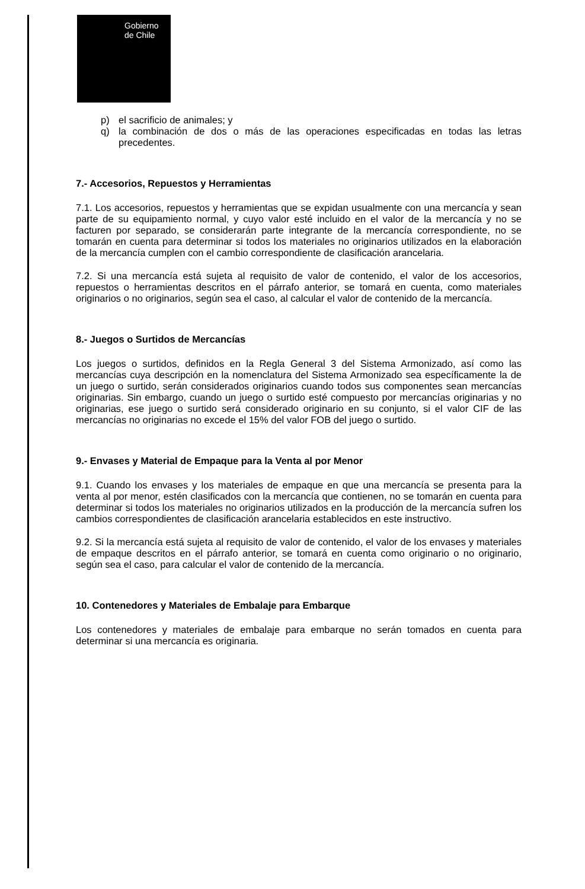Gobierno
de Chile
p) el sacrificio de animales; y
q) la combinación de dos o más de las operaciones especificadas en todas las letras precedentes.
7.- Accesorios, Repuestos y Herramientas
7.1. Los accesorios, repuestos y herramientas que se expidan usualmente con una mercancía y sean parte de su equipamiento normal, y cuyo valor esté incluido en el valor de la mercancía y no se facturen por separado, se considerarán parte integrante de la mercancía correspondiente, no se tomarán en cuenta para determinar si todos los materiales no originarios utilizados en la elaboración de la mercancía cumplen con el cambio correspondiente de clasificación arancelaria.
7.2. Si una mercancía está sujeta al requisito de valor de contenido, el valor de los accesorios, repuestos o herramientas descritos en el párrafo anterior, se tomará en cuenta, como materiales originarios o no originarios, según sea el caso, al calcular el valor de contenido de la mercancía.
8.- Juegos o Surtidos de Mercancías
Los juegos o surtidos, definidos en la Regla General 3 del Sistema Armonizado, así como las mercancías cuya descripción en la nomenclatura del Sistema Armonizado sea específicamente la de un juego o surtido, serán considerados originarios cuando todos sus componentes sean mercancías originarias. Sin embargo, cuando un juego o surtido esté compuesto por mercancías originarias y no originarias, ese juego o surtido será considerado originario en su conjunto, si el valor CIF de las mercancías no originarias no excede el 15% del valor FOB del juego o surtido.
9.- Envases y Material de Empaque para la Venta al por Menor
9.1. Cuando los envases y los materiales de empaque en que una mercancía se presenta para la venta al por menor, estén clasificados con la mercancía que contienen, no se tomarán en cuenta para determinar si todos los materiales no originarios utilizados en la producción de la mercancía sufren los cambios correspondientes de clasificación arancelaria establecidos en este instructivo.
9.2. Si la mercancía está sujeta al requisito de valor de contenido, el valor de los envases y materiales de empaque descritos en el párrafo anterior, se tomará en cuenta como originario o no originario, según sea el caso, para calcular el valor de contenido de la mercancía.
10. Contenedores y Materiales de Embalaje para Embarque
Los contenedores y materiales de embalaje para embarque no serán tomados en cuenta para determinar si una mercancía es originaria.